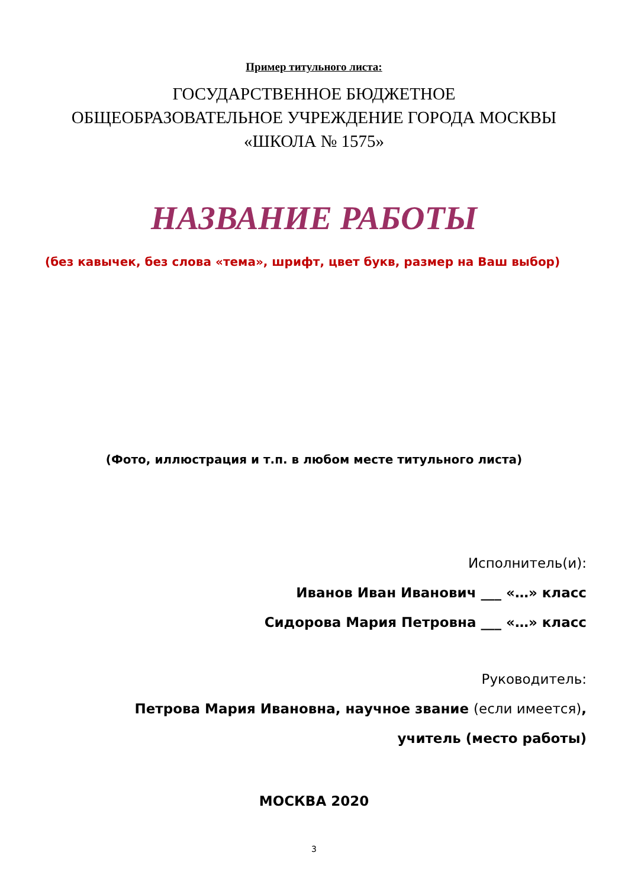Пример титульного листа:
ГОСУДАРСТВЕННОЕ БЮДЖЕТНОЕ
ОБЩЕОБРАЗОВАТЕЛЬНОЕ УЧРЕЖДЕНИЕ ГОРОДА МОСКВЫ
«ШКОЛА № 1575»
НАЗВАНИЕ РАБОТЫ
(без кавычек, без слова «тема», шрифт, цвет букв, размер на Ваш выбор)
(Фото, иллюстрация и т.п. в любом месте титульного листа)
Исполнитель(и):
Иванов Иван Иванович ___ «…» класс
Сидорова Мария Петровна ___ «…» класс
Руководитель:
Петрова Мария Ивановна, научное звание (если имеется),
учитель (место работы)
МОСКВА 2020
3